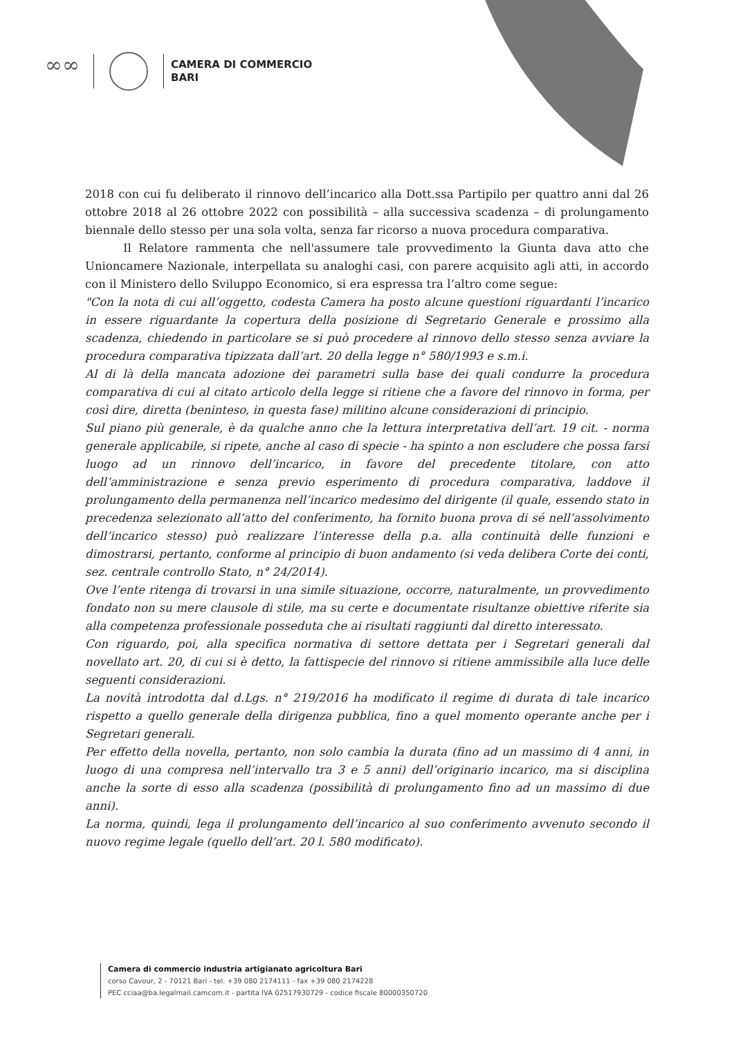∞∞
CAMERA DI COMMERCIO
BARI
2018 con cui fu deliberato il rinnovo dell’incarico alla Dott.ssa Partipilo per quattro anni dal 26 ottobre 2018 al 26 ottobre 2022 con possibilità – alla successiva scadenza – di prolungamento biennale dello stesso per una sola volta, senza far ricorso a nuova procedura comparativa.
Il Relatore rammenta che nell'assumere tale provvedimento la Giunta dava atto che Unioncamere Nazionale, interpellata su analoghi casi, con parere acquisito agli atti, in accordo con il Ministero dello Sviluppo Economico, si era espressa tra l’altro come segue:
"Con la nota di cui all’oggetto, codesta Camera ha posto alcune questioni riguardanti l’incarico in essere riguardante la copertura della posizione di Segretario Generale e prossimo alla scadenza, chiedendo in particolare se si può procedere al rinnovo dello stesso senza avviare la procedura comparativa tipizzata dall’art. 20 della legge n° 580/1993 e s.m.i.
Al di là della mancata adozione dei parametri sulla base dei quali condurre la procedura comparativa di cui al citato articolo della legge si ritiene che a favore del rinnovo in forma, per così dire, diretta (beninteso, in questa fase) militino alcune considerazioni di principio.
Sul piano più generale, è da qualche anno che la lettura interpretativa dell’art. 19 cit. - norma generale applicabile, si ripete, anche al caso di specie - ha spinto a non escludere che possa farsi luogo ad un rinnovo dell’incarico, in favore del precedente titolare, con atto dell’amministrazione e senza previo esperimento di procedura comparativa, laddove il prolungamento della permanenza nell’incarico medesimo del dirigente (il quale, essendo stato in precedenza selezionato all’atto del conferimento, ha fornito buona prova di sé nell’assolvimento dell’incarico stesso) può realizzare l’interesse della p.a. alla continuità delle funzioni e dimostrarsi, pertanto, conforme al principio di buon andamento (si veda delibera Corte dei conti, sez. centrale controllo Stato, n° 24/2014).
Ove l’ente ritenga di trovarsi in una simile situazione, occorre, naturalmente, un provvedimento fondato non su mere clausole di stile, ma su certe e documentate risultanze obiettive riferite sia alla competenza professionale posseduta che ai risultati raggiunti dal diretto interessato.
Con riguardo, poi, alla specifica normativa di settore dettata per i Segretari generali dal novellato art. 20, di cui si è detto, la fattispecie del rinnovo si ritiene ammissibile alla luce delle seguenti considerazioni.
La novità introdotta dal d.Lgs. n° 219/2016 ha modificato il regime di durata di tale incarico rispetto a quello generale della dirigenza pubblica, fino a quel momento operante anche per i Segretari generali.
Per effetto della novella, pertanto, non solo cambia la durata (fino ad un massimo di 4 anni, in luogo di una compresa nell’intervallo tra 3 e 5 anni) dell’originario incarico, ma si disciplina anche la sorte di esso alla scadenza (possibilità di prolungamento fino ad un massimo di due anni).
La norma, quindi, lega il prolungamento dell’incarico al suo conferimento avvenuto secondo il nuovo regime legale (quello dell’art. 20 l. 580 modificato).
Camera di commercio industria artigianato agricoltura Bari
corso Cavour, 2 - 70121 Bari - tel. +39 080 2174111 - fax +39 080 2174228
PEC cciaa@ba.legalmail.camcom.it - partita IVA 02517930729 - codice fiscale 80000350720